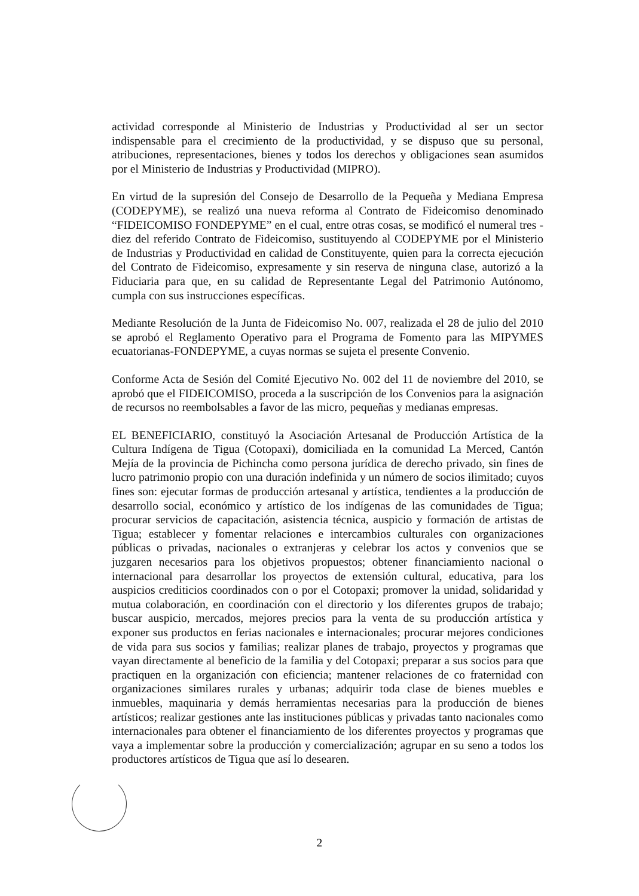actividad corresponde al Ministerio de Industrias y Productividad al ser un sector indispensable para el crecimiento de la productividad, y se dispuso que su personal, atribuciones, representaciones, bienes y todos los derechos y obligaciones sean asumidos por el Ministerio de Industrias y Productividad (MIPRO).
En virtud de la supresión del Consejo de Desarrollo de la Pequeña y Mediana Empresa (CODEPYME), se realizó una nueva reforma al Contrato de Fideicomiso denominado “FIDEICOMISO FONDEPYME” en el cual, entre otras cosas, se modificó el numeral tres - diez del referido Contrato de Fideicomiso, sustituyendo al CODEPYME por el Ministerio de Industrias y Productividad en calidad de Constituyente, quien para la correcta ejecución del Contrato de Fideicomiso, expresamente y sin reserva de ninguna clase, autorizó a la Fiduciaria para que, en su calidad de Representante Legal del Patrimonio Autónomo, cumpla con sus instrucciones específicas.
Mediante Resolución de la Junta de Fideicomiso No. 007, realizada el 28 de julio del 2010 se aprobó el Reglamento Operativo para el Programa de Fomento para las MIPYMES ecuatorianas-FONDEPYME, a cuyas normas se sujeta el presente Convenio.
Conforme Acta de Sesión del Comité Ejecutivo No. 002 del 11 de noviembre del 2010, se aprobó que el FIDEICOMISO, proceda a la suscripción de los Convenios para la asignación de recursos no reembolsables a favor de las micro, pequeñas y medianas empresas.
EL BENEFICIARIO, constituyó la Asociación Artesanal de Producción Artística de la Cultura Indígena de Tigua (Cotopaxi), domiciliada en la comunidad La Merced, Cantón Mejía de la provincia de Pichincha como persona jurídica de derecho privado, sin fines de lucro patrimonio propio con una duración indefinida y un número de socios ilimitado; cuyos fines son: ejecutar formas de producción artesanal y artística, tendientes a la producción de desarrollo social, económico y artístico de los indígenas de las comunidades de Tigua; procurar servicios de capacitación, asistencia técnica, auspicio y formación de artistas de Tigua; establecer y fomentar relaciones e intercambios culturales con organizaciones públicas o privadas, nacionales o extranjeras y celebrar los actos y convenios que se juzgaren necesarios para los objetivos propuestos; obtener financiamiento nacional o internacional para desarrollar los proyectos de extensión cultural, educativa, para los auspicios crediticios coordinados con o por el Cotopaxi; promover la unidad, solidaridad y mutua colaboración, en coordinación con el directorio y los diferentes grupos de trabajo; buscar auspicio, mercados, mejores precios para la venta de su producción artística y exponer sus productos en ferias nacionales e internacionales; procurar mejores condiciones de vida para sus socios y familias; realizar planes de trabajo, proyectos y programas que vayan directamente al beneficio de la familia y del Cotopaxi; preparar a sus socios para que practiquen en la organización con eficiencia; mantener relaciones de co fraternidad con organizaciones similares rurales y urbanas; adquirir toda clase de bienes muebles e inmuebles, maquinaria y demás herramientas necesarias para la producción de bienes artísticos; realizar gestiones ante las instituciones públicas y privadas tanto nacionales como internacionales para obtener el financiamiento de los diferentes proyectos y programas que vaya a implementar sobre la producción y comercialización; agrupar en su seno a todos los productores artísticos de Tigua que así lo desearen.
2